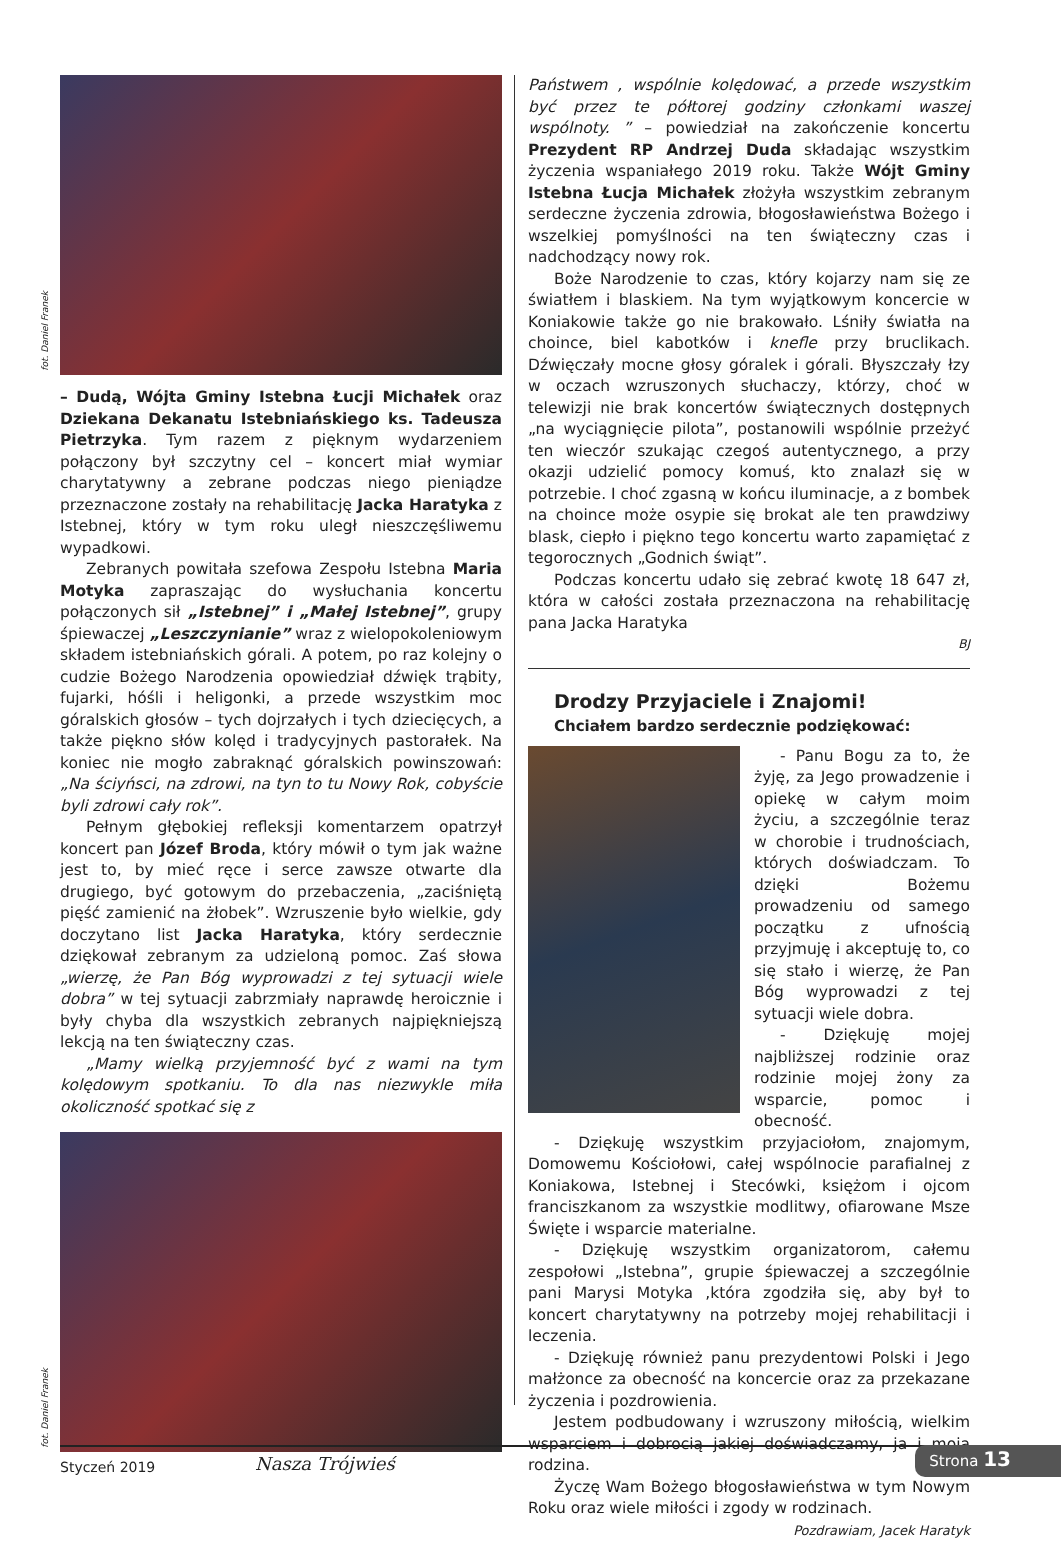fot. Daniel Franek
– Dudą, Wójta Gminy Istebna Łucji Michałek oraz Dziekana Dekanatu Istebniańskiego ks. Tadeusza Pietrzyka. Tym razem z pięknym wydarzeniem połączony był szczytny cel – koncert miał wymiar charytatywny a zebrane podczas niego pieniądze przeznaczone zostały na rehabilitację Jacka Haratyka z Istebnej, który w tym roku uległ nieszczęśliwemu wypadkowi.
Zebranych powitała szefowa Zespołu Istebna Maria Motyka zapraszając do wysłuchania koncertu połączonych sił „Istebnej” i „Małej Istebnej”, grupy śpiewaczej „Leszczynianie” wraz z wielopokoleniowym składem istebniańskich górali. A potem, po raz kolejny o cudzie Bożego Narodzenia opowiedział dźwięk trąbity, fujarki, hóśli i heligonki, a przede wszystkim moc góralskich głosów – tych dojrzałych i tych dziecięcych, a także piękno słów kolęd i tradycyjnych pastorałek. Na koniec nie mogło zabraknąć góralskich powinszowań: „Na ściyńsci, na zdrowi, na tyn to tu Nowy Rok, cobyście byli zdrowi cały rok”.
Pełnym głębokiej refleksji komentarzem opatrzył koncert pan Józef Broda, który mówił o tym jak ważne jest to, by mieć ręce i serce zawsze otwarte dla drugiego, być gotowym do przebaczenia, „zaciśniętą pięść zamienić na żłobek”. Wzruszenie było wielkie, gdy doczytano list Jacka Haratyka, który serdecznie dziękował zebranym za udzieloną pomoc. Zaś słowa „wierzę, że Pan Bóg wyprowadzi z tej sytuacji wiele dobra” w tej sytuacji zabrzmiały naprawdę heroicznie i były chyba dla wszystkich zebranych najpiękniejszą lekcją na ten świąteczny czas.
„Mamy wielką przyjemność być z wami na tym kolędowym spotkaniu. To dla nas niezwykle miła okoliczność spotkać się z
fot. Daniel Franek
Państwem , wspólnie kolędować, a przede wszystkim być przez te półtorej godziny członkami waszej wspólnoty. ” – powiedział na zakończenie koncertu Prezydent RP Andrzej Duda składając wszystkim życzenia wspaniałego 2019 roku. Także Wójt Gminy Istebna Łucja Michałek złożyła wszystkim zebranym serdeczne życzenia zdrowia, błogosławieństwa Bożego i wszelkiej pomyślności na ten świąteczny czas i nadchodzący nowy rok.
Boże Narodzenie to czas, który kojarzy nam się ze światłem i blaskiem. Na tym wyjątkowym koncercie w Koniakowie także go nie brakowało. Lśniły światła na choince, biel kabotków i knefle przy bruclikach. Dźwięczały mocne głosy góralek i górali. Błyszczały łzy w oczach wzruszonych słuchaczy, którzy, choć w telewizji nie brak koncertów świątecznych dostępnych „na wyciągnięcie pilota”, postanowili wspólnie przeżyć ten wieczór szukając czegoś autentycznego, a przy okazji udzielić pomocy komuś, kto znalazł się w potrzebie. I choć zgasną w końcu iluminacje, a z bombek na choince może osypie się brokat ale ten prawdziwy blask, ciepło i piękno tego koncertu warto zapamiętać z tegorocznych „Godnich świąt”.
Podczas koncertu udało się zebrać kwotę 18 647 zł, która w całości została przeznaczona na rehabilitację pana Jacka Haratyka
BJ
Drodzy Przyjaciele i Znajomi!
Chciałem bardzo serdecznie podziękować:
- Panu Bogu za to, że żyję, za Jego prowadzenie i opiekę w całym moim życiu, a szczególnie teraz w chorobie i trudnościach, których doświadczam. To dzięki Bożemu prowadzeniu od samego początku z ufnością przyjmuję i akceptuję to, co się stało i wierzę, że Pan Bóg wyprowadzi z tej sytuacji wiele dobra.
- Dziękuję mojej najbliższej rodzinie oraz rodzinie mojej żony za wsparcie, pomoc i obecność.
- Dziękuję wszystkim przyjaciołom, znajomym, Domowemu Kościołowi, całej wspólnocie parafialnej z Koniakowa, Istebnej i Stecówki, księżom i ojcom franciszkanom za wszystkie modlitwy, ofiarowane Msze Święte i wsparcie materialne.
- Dziękuję wszystkim organizatorom, całemu zespołowi „Istebna”, grupie śpiewaczej a szczególnie pani Marysi Motyka ,która zgodziła się, aby był to koncert charytatywny na potrzeby mojej rehabilitacji i leczenia.
- Dziękuję również panu prezydentowi Polski i Jego małżonce za obecność na koncercie oraz za przekazane życzenia i pozdrowienia.
Jestem podbudowany i wzruszony miłością, wielkim wsparciem i dobrocią jakiej doświadczamy, ja i moja rodzina.
Życzę Wam Bożego błogosławieństwa w tym Nowym Roku oraz wiele miłości i zgody w rodzinach.
Pozdrawiam, Jacek Haratyk
Styczeń 2019 Nasza Trójwieś Strona 13